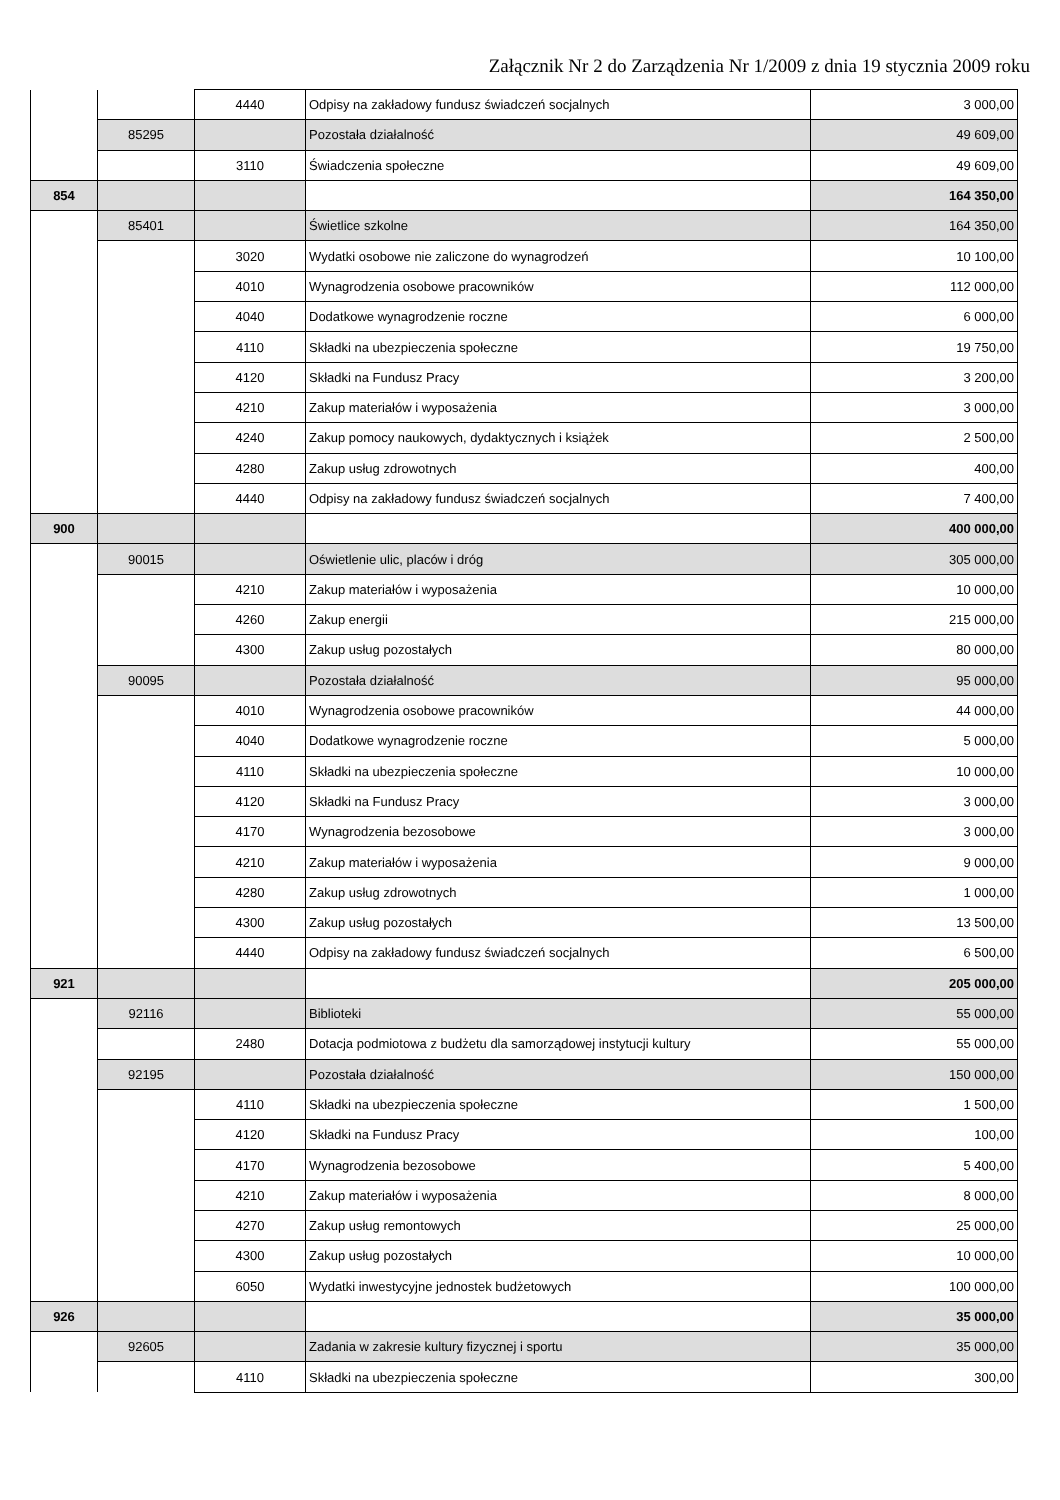Załącznik Nr 2 do Zarządzenia Nr 1/2009 z dnia 19 stycznia 2009 roku
| | | 4440 | Odpisy na zakładowy fundusz świadczeń socjalnych | 3 000,00 |
| | 85295 | | Pozostała działalność | 49 609,00 |
| | | 3110 | Świadczenia społeczne | 49 609,00 |
| 854 | | | | 164 350,00 |
| | 85401 | | Świetlice szkolne | 164 350,00 |
| | | 3020 | Wydatki osobowe nie zaliczone do wynagrodzeń | 10 100,00 |
| | | 4010 | Wynagrodzenia osobowe pracowników | 112 000,00 |
| | | 4040 | Dodatkowe wynagrodzenie roczne | 6 000,00 |
| | | 4110 | Składki na ubezpieczenia społeczne | 19 750,00 |
| | | 4120 | Składki na Fundusz Pracy | 3 200,00 |
| | | 4210 | Zakup materiałów i wyposażenia | 3 000,00 |
| | | 4240 | Zakup pomocy naukowych, dydaktycznych i książek | 2 500,00 |
| | | 4280 | Zakup usług zdrowotnych | 400,00 |
| | | 4440 | Odpisy na zakładowy fundusz świadczeń socjalnych | 7 400,00 |
| 900 | | | | 400 000,00 |
| | 90015 | | Oświetlenie ulic, placów i dróg | 305 000,00 |
| | | 4210 | Zakup materiałów i wyposażenia | 10 000,00 |
| | | 4260 | Zakup energii | 215 000,00 |
| | | 4300 | Zakup usług pozostałych | 80 000,00 |
| | 90095 | | Pozostała działalność | 95 000,00 |
| | | 4010 | Wynagrodzenia osobowe pracowników | 44 000,00 |
| | | 4040 | Dodatkowe wynagrodzenie roczne | 5 000,00 |
| | | 4110 | Składki na ubezpieczenia społeczne | 10 000,00 |
| | | 4120 | Składki na Fundusz Pracy | 3 000,00 |
| | | 4170 | Wynagrodzenia bezosobowe | 3 000,00 |
| | | 4210 | Zakup materiałów i wyposażenia | 9 000,00 |
| | | 4280 | Zakup usług zdrowotnych | 1 000,00 |
| | | 4300 | Zakup usług pozostałych | 13 500,00 |
| | | 4440 | Odpisy na zakładowy fundusz świadczeń socjalnych | 6 500,00 |
| 921 | | | | 205 000,00 |
| | 92116 | | Biblioteki | 55 000,00 |
| | | 2480 | Dotacja podmiotowa z budżetu dla samorządowej instytucji kultury | 55 000,00 |
| | 92195 | | Pozostała działalność | 150 000,00 |
| | | 4110 | Składki na ubezpieczenia społeczne | 1 500,00 |
| | | 4120 | Składki na Fundusz Pracy | 100,00 |
| | | 4170 | Wynagrodzenia bezosobowe | 5 400,00 |
| | | 4210 | Zakup materiałów i wyposażenia | 8 000,00 |
| | | 4270 | Zakup usług remontowych | 25 000,00 |
| | | 4300 | Zakup usług pozostałych | 10 000,00 |
| | | 6050 | Wydatki inwestycyjne jednostek budżetowych | 100 000,00 |
| 926 | | | | 35 000,00 |
| | 92605 | | Zadania w zakresie kultury fizycznej i sportu | 35 000,00 |
| | | 4110 | Składki na ubezpieczenia społeczne | 300,00 |